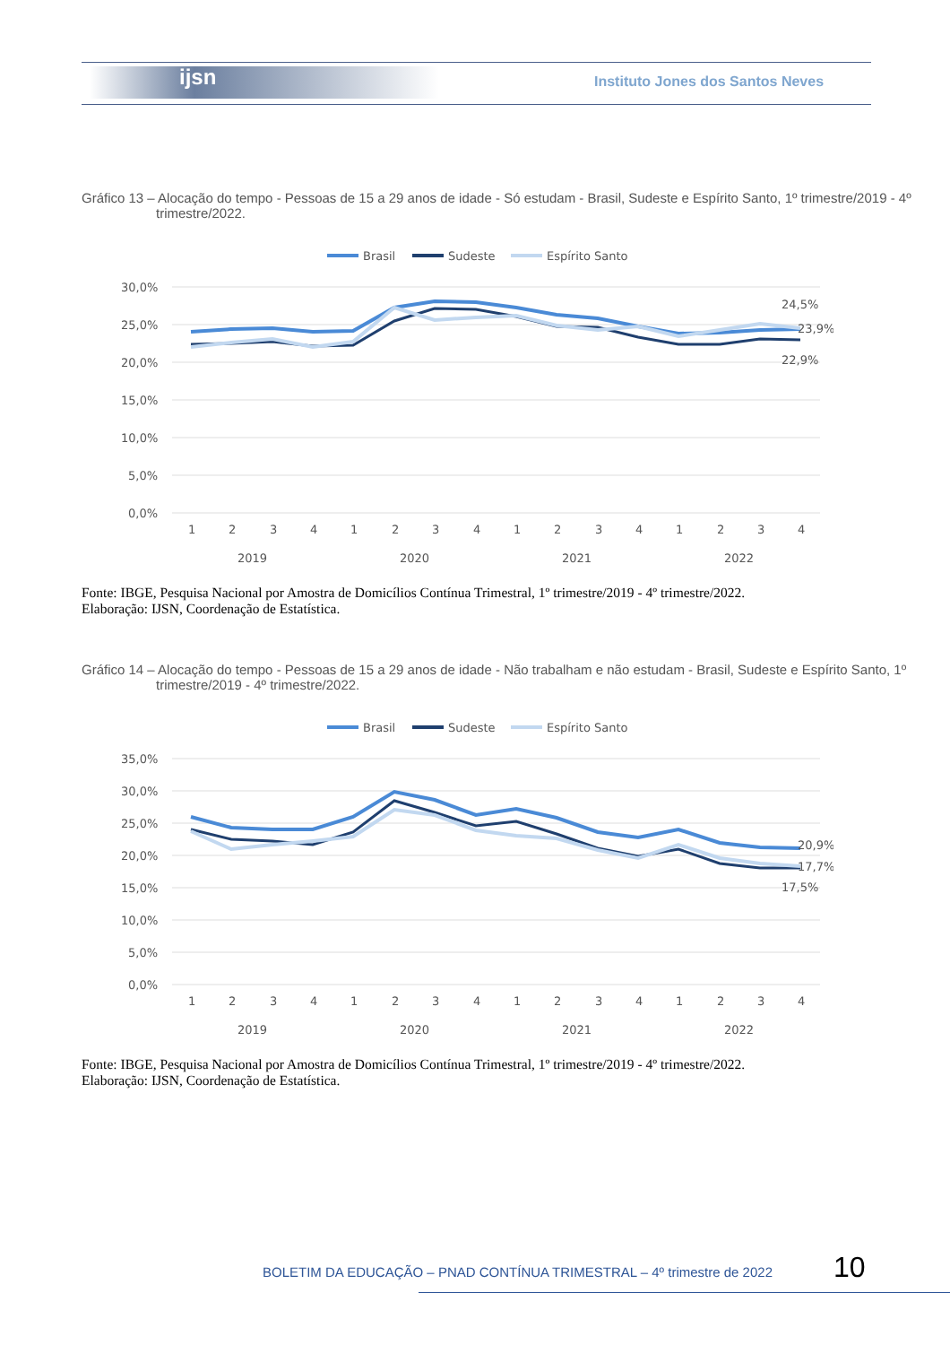ijsn
Instituto Jones dos Santos Neves
Gráfico 13 – Alocação do tempo - Pessoas de 15 a 29 anos de idade - Só estudam - Brasil, Sudeste e Espírito Santo, 1º trimestre/2019 - 4º trimestre/2022.
Brasil
Sudeste
Espírito Santo
30,0%
25,0%
20,0%
15,0%
10,0%
5,0%
0,0%
24,5%
23,9%
22,9%
1
2
3
4
1
2
3
4
1
2
3
4
1
2
3
4
2019
2020
2021
2022
Fonte: IBGE, Pesquisa Nacional por Amostra de Domicílios Contínua Trimestral, 1º trimestre/2019 - 4º trimestre/2022.
Elaboração: IJSN, Coordenação de Estatística.
Gráfico 14 – Alocação do tempo - Pessoas de 15 a 29 anos de idade - Não trabalham e não estudam - Brasil, Sudeste e Espírito Santo, 1º trimestre/2019 - 4º trimestre/2022.
Brasil
Sudeste
Espírito Santo
35,0%
30,0%
25,0%
20,0%
15,0%
10,0%
5,0%
0,0%
20,9%
17,7%
17,5%
1
2
3
4
1
2
3
4
1
2
3
4
1
2
3
4
2019
2020
2021
2022
Fonte: IBGE, Pesquisa Nacional por Amostra de Domicílios Contínua Trimestral, 1º trimestre/2019 - 4º trimestre/2022.
Elaboração: IJSN, Coordenação de Estatística.
BOLETIM DA EDUCAÇÃO – PNAD CONTÍNUA TRIMESTRAL – 4º trimestre de 2022
10